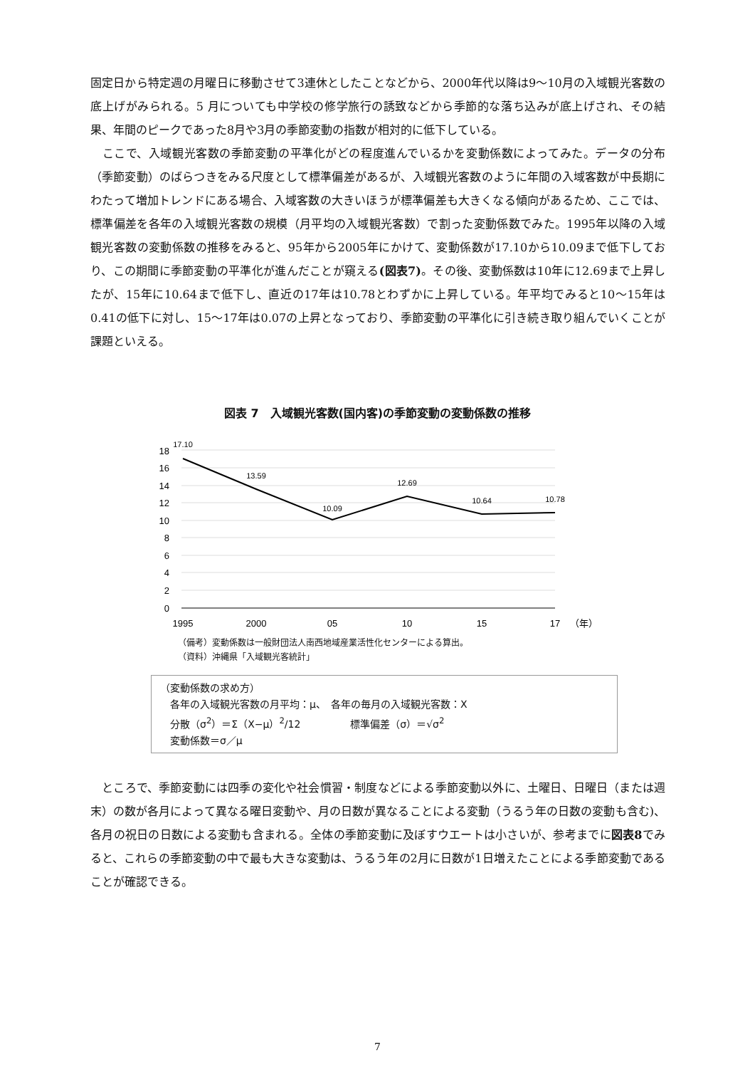固定日から特定週の月曜日に移動させて3連休としたことなどから、2000年代以降は9～10月の入域観光客数の底上げがみられる。5 月についても中学校の修学旅行の誘致などから季節的な落ち込みが底上げされ、その結果、年間のピークであった8月や3月の季節変動の指数が相対的に低下している。
　ここで、入域観光客数の季節変動の平準化がどの程度進んでいるかを変動係数によってみた。データの分布（季節変動）のばらつきをみる尺度として標準偏差があるが、入域観光客数のように年間の入域客数が中長期にわたって増加トレンドにある場合、入域客数の大きいほうが標準偏差も大きくなる傾向があるため、ここでは、標準偏差を各年の入域観光客数の規模（月平均の入域観光客数）で割った変動係数でみた。1995年以降の入域観光客数の変動係数の推移をみると、95年から2005年にかけて、変動係数が17.10から10.09まで低下しており、この期間に季節変動の平準化が進んだことが窺える(図表7)。その後、変動係数は10年に12.69まで上昇したが、15年に10.64まで低下し、直近の17年は10.78とわずかに上昇している。年平均でみると10～15年は0.41の低下に対し、15～17年は0.07の上昇となっており、季節変動の平準化に引き続き取り組んでいくことが課題といえる。
図表 7　入域観光客数(国内客)の季節変動の変動係数の推移
18
16
14
12
10
8
6
4
2
0
17.10
13.59
10.09
12.69
10.64
10.78
1995
2000
05
10
15
17
（年）
（備考）変動係数は一般財団法人南西地域産業活性化センターによる算出。
（資料）沖縄県「入域観光客統計」
（変動係数の求め方）
　各年の入域観光客数の月平均：μ、　各年の毎月の入域観光客数：X
　分散（σ<sup>2</sup>）＝Σ（X−μ）<sup>2</sup>/12　　　　　標準偏差（σ）＝√σ<sup>2</sup>
　変動係数＝σ／μ
　ところで、季節変動には四季の変化や社会慣習・制度などによる季節変動以外に、土曜日、日曜日（または週末）の数が各月によって異なる曜日変動や、月の日数が異なることによる変動（うるう年の日数の変動も含む)、各月の祝日の日数による変動も含まれる。全体の季節変動に及ぼすウエートは小さいが、参考までに図表8でみると、これらの季節変動の中で最も大きな変動は、うるう年の2月に日数が1日増えたことによる季節変動であることが確認できる。
7